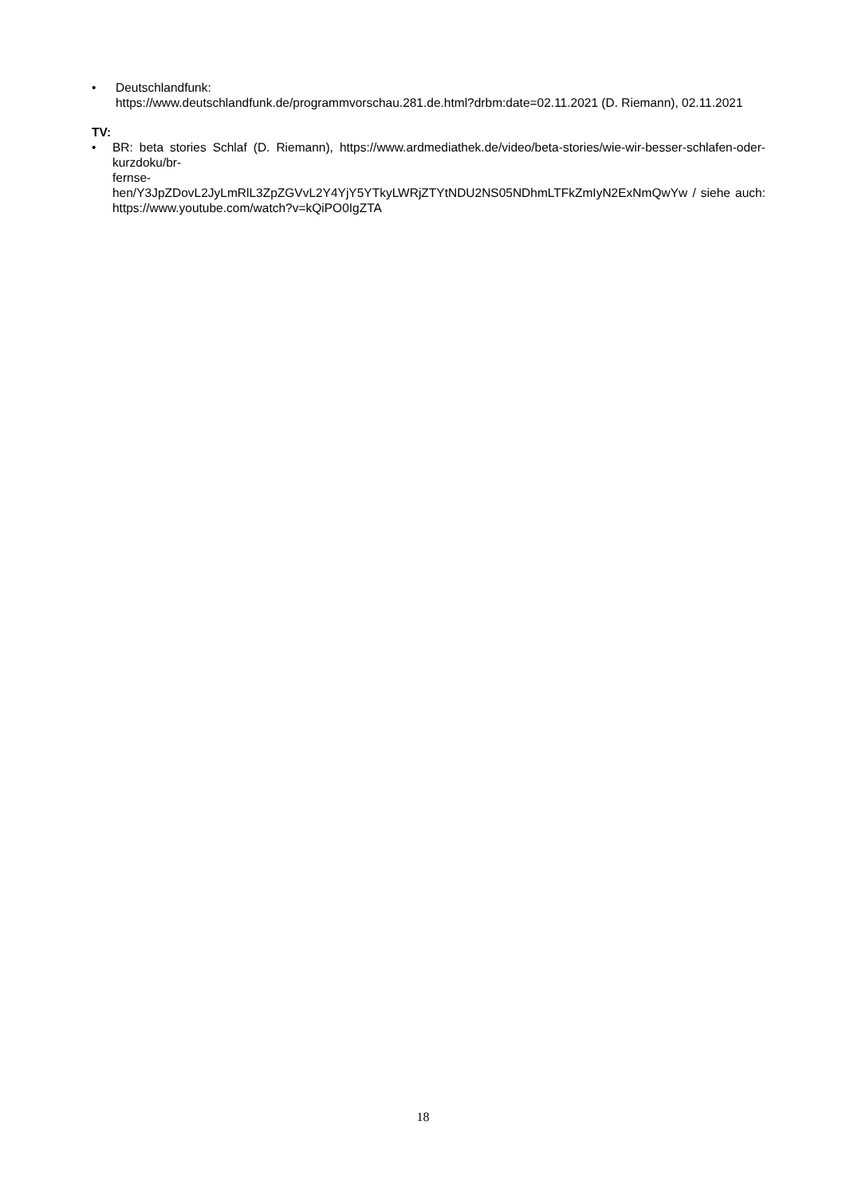• Deutschlandfunk:
https://www.deutschlandfunk.de/programmvorschau.281.de.html?drbm:date=02.11.2021 (D. Riemann), 02.11.2021
TV:
• BR: beta stories Schlaf (D. Riemann), https://www.ardmediathek.de/video/beta-stories/wie-wir-besser-schlafen-oder-kurzdoku/br-
fernse-
hen/Y3JpZDovL2JyLmRlL3ZpZGVvL2Y4YjY5YTkyLWRjZTYtNDU2NS05NDhmLTFkZmIyN2ExNmQwYw / siehe auch: https://www.youtube.com/watch?v=kQiPO0IgZTA
18